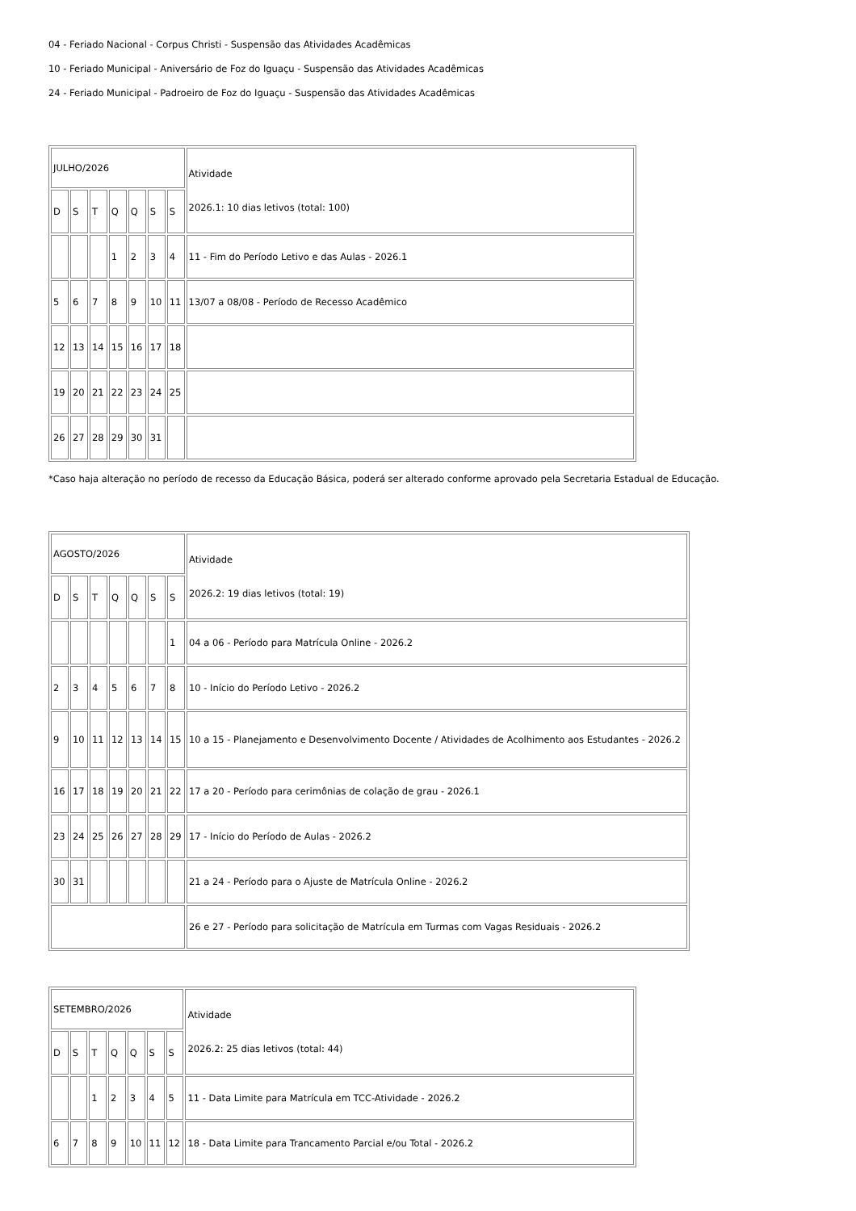04 - Feriado Nacional - Corpus Christi - Suspensão das Atividades Acadêmicas
10 - Feriado Municipal - Aniversário de Foz do Iguaçu - Suspensão das Atividades Acadêmicas
24 - Feriado Municipal - Padroeiro de Foz do Iguaçu - Suspensão das Atividades Acadêmicas
| JULHO/2026 | | | | | | | Atividade 2026.1: 10 dias letivos (total: 100) |
| D | S | T | Q | Q | S | S | |
| | | | 1 | 2 | 3 | 4 | 11 - Fim do Período Letivo e das Aulas - 2026.1 |
| 5 | 6 | 7 | 8 | 9 | 10 | 11 | 13/07 a 08/08 - Período de Recesso Acadêmico |
| 12 | 13 | 14 | 15 | 16 | 17 | 18 | |
| 19 | 20 | 21 | 22 | 23 | 24 | 25 | |
| 26 | 27 | 28 | 29 | 30 | 31 | | |
*Caso haja alteração no período de recesso da Educação Básica, poderá ser alterado conforme aprovado pela Secretaria Estadual de Educação.
| AGOSTO/2026 | | | | | | | Atividade 2026.2: 19 dias letivos (total: 19) |
| D | S | T | Q | Q | S | S | |
| | | | | | | 1 | 04 a 06 - Período para Matrícula Online - 2026.2 |
| 2 | 3 | 4 | 5 | 6 | 7 | 8 | 10 - Início do Período Letivo - 2026.2 |
| 9 | 10 | 11 | 12 | 13 | 14 | 15 | 10 a 15 - Planejamento e Desenvolvimento Docente / Atividades de Acolhimento aos Estudantes - 2026.2 |
| 16 | 17 | 18 | 19 | 20 | 21 | 22 | 17 a 20 - Período para cerimônias de colação de grau - 2026.1 |
| 23 | 24 | 25 | 26 | 27 | 28 | 29 | 17 - Início do Período de Aulas - 2026.2 |
| 30 | 31 | | | | | | 21 a 24 - Período para o Ajuste de Matrícula Online - 2026.2 |
| | | | | | | | 26 e 27 - Período para solicitação de Matrícula em Turmas com Vagas Residuais - 2026.2 |
| SETEMBRO/2026 | | | | | | | Atividade 2026.2: 25 dias letivos (total: 44) |
| D | S | T | Q | Q | S | S | |
| | | 1 | 2 | 3 | 4 | 5 | 11 - Data Limite para Matrícula em TCC-Atividade - 2026.2 |
| 6 | 7 | 8 | 9 | 10 | 11 | 12 | 18 - Data Limite para Trancamento Parcial e/ou Total - 2026.2 |